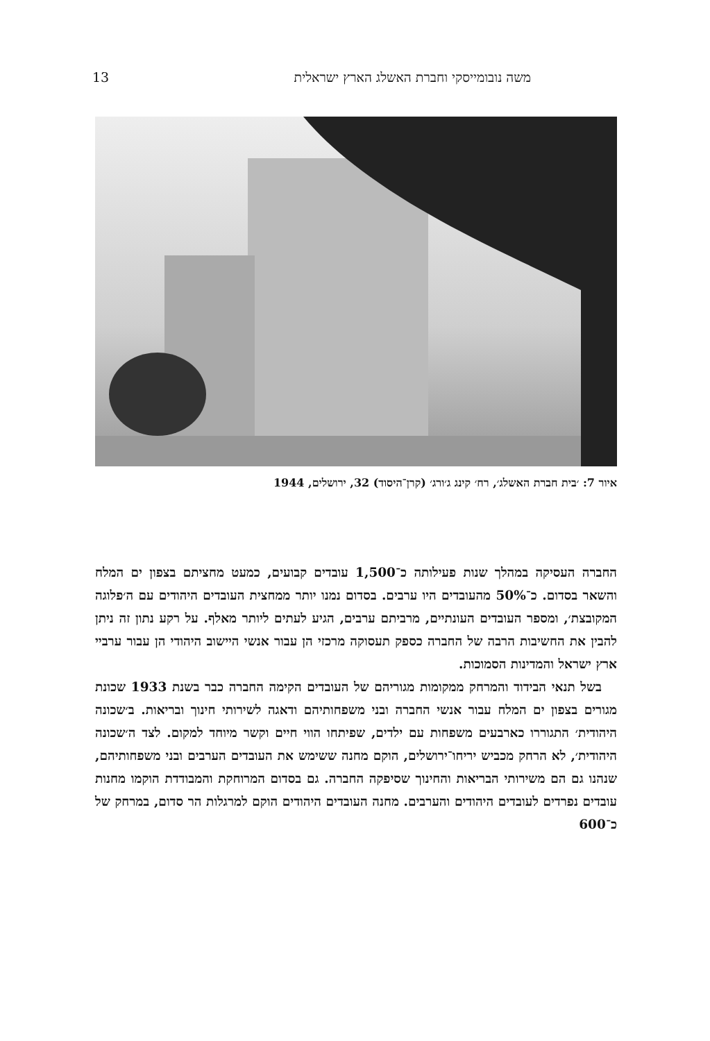13 משה נובומייסקי וחברת האשלג הארץ ישראלית
איור 7: ׳בית חברת האשלג׳, רח׳ קינג ג׳ורג׳ (קרן־היסוד) 32, ירושלים, 1944
החברה העסיקה במהלך שנות פעילותה כ־1,500 עובדים קבועים, כמעט מחציתם בצפון ים המלח והשאר בסדום. כ־50% מהעובדים היו ערבים. בסדום נמנו יותר ממחצית העובדים היהודים עם ה׳פלוגה המקובצת׳, ומספר העובדים העונתיים, מרביתם ערבים, הגיע לעתים ליותר מאלף. על רקע נתון זה ניתן להבין את החשיבות הרבה של החברה כספק תעסוקה מרכזי הן עבור אנשי היישוב היהודי הן עבור ערביי ארץ ישראל והמדינות הסמוכות.
בשל תנאי הבידוד והמרחק ממקומות מגוריהם של העובדים הקימה החברה כבר בשנת 1933 שכונת מגורים בצפון ים המלח עבור אנשי החברה ובני משפחותיהם ודאגה לשירותי חינוך ובריאות. ב׳שכונה היהודית׳ התגוררו כארבעים משפחות עם ילדים, שפיתחו הווי חיים וקשר מיוחד למקום. לצד ה׳שכונה היהודית׳, לא הרחק מכביש יריחו־ירושלים, הוקם מחנה ששימש את העובדים הערבים ובני משפחותיהם, שנהנו גם הם משירותי הבריאות והחינוך שסיפקה החברה. גם בסדום המרוחקת והמבודדת הוקמו מחנות עובדים נפרדים לעובדים היהודים והערבים. מחנה העובדים היהודים הוקם למרגלות הר סדום, במרחק של כ־600